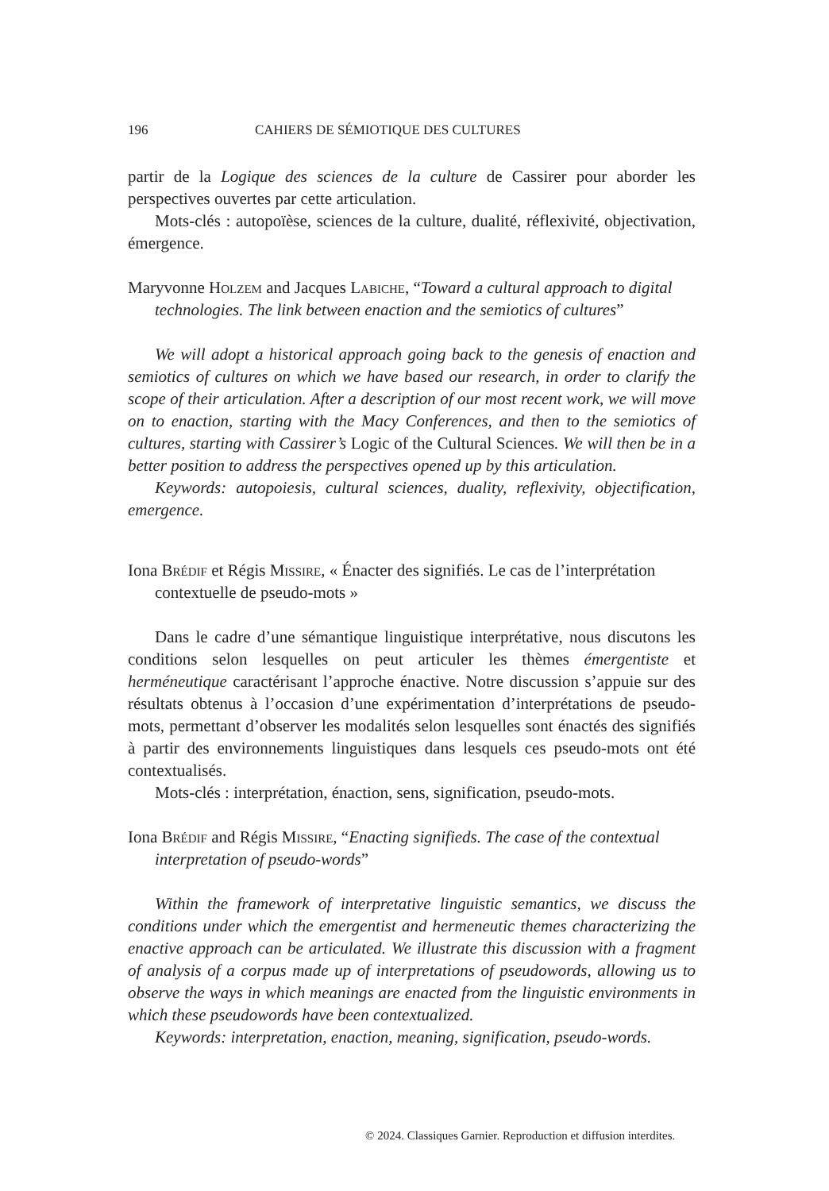196 CAHIERS DE SÉMIOTIQUE DES CULTURES
partir de la Logique des sciences de la culture de Cassirer pour aborder les perspectives ouvertes par cette articulation.
Mots-clés : autopoïèse, sciences de la culture, dualité, réflexivité, objectivation, émergence.
Maryvonne Holzem and Jacques Labiche, “Toward a cultural approach to digital technologies. The link between enaction and the semiotics of cultures”
We will adopt a historical approach going back to the genesis of enaction and semiotics of cultures on which we have based our research, in order to clarify the scope of their articulation. After a description of our most recent work, we will move on to enaction, starting with the Macy Conferences, and then to the semiotics of cultures, starting with Cassirer’s Logic of the Cultural Sciences. We will then be in a better position to address the perspectives opened up by this articulation.
Keywords: autopoiesis, cultural sciences, duality, reflexivity, objectification, emergence.
Iona Brédif et Régis Missire, « Énacter des signifiés. Le cas de l’interprétation contextuelle de pseudo-mots »
Dans le cadre d’une sémantique linguistique interprétative, nous discutons les conditions selon lesquelles on peut articuler les thèmes émergentiste et herméneutique caractérisant l’approche énactive. Notre discussion s’appuie sur des résultats obtenus à l’occasion d’une expérimentation d’interprétations de pseudo-mots, permettant d’observer les modalités selon lesquelles sont énactés des signifiés à partir des environnements linguistiques dans lesquels ces pseudo-mots ont été contextualisés.
Mots-clés : interprétation, énaction, sens, signification, pseudo-mots.
Iona Brédif and Régis Missire, “Enacting signifieds. The case of the contextual interpretation of pseudo-words”
Within the framework of interpretative linguistic semantics, we discuss the conditions under which the emergentist and hermeneutic themes characterizing the enactive approach can be articulated. We illustrate this discussion with a fragment of analysis of a corpus made up of interpretations of pseudowords, allowing us to observe the ways in which meanings are enacted from the linguistic environments in which these pseudowords have been contextualized.
Keywords: interpretation, enaction, meaning, signification, pseudo-words.
© 2024. Classiques Garnier. Reproduction et diffusion interdites.